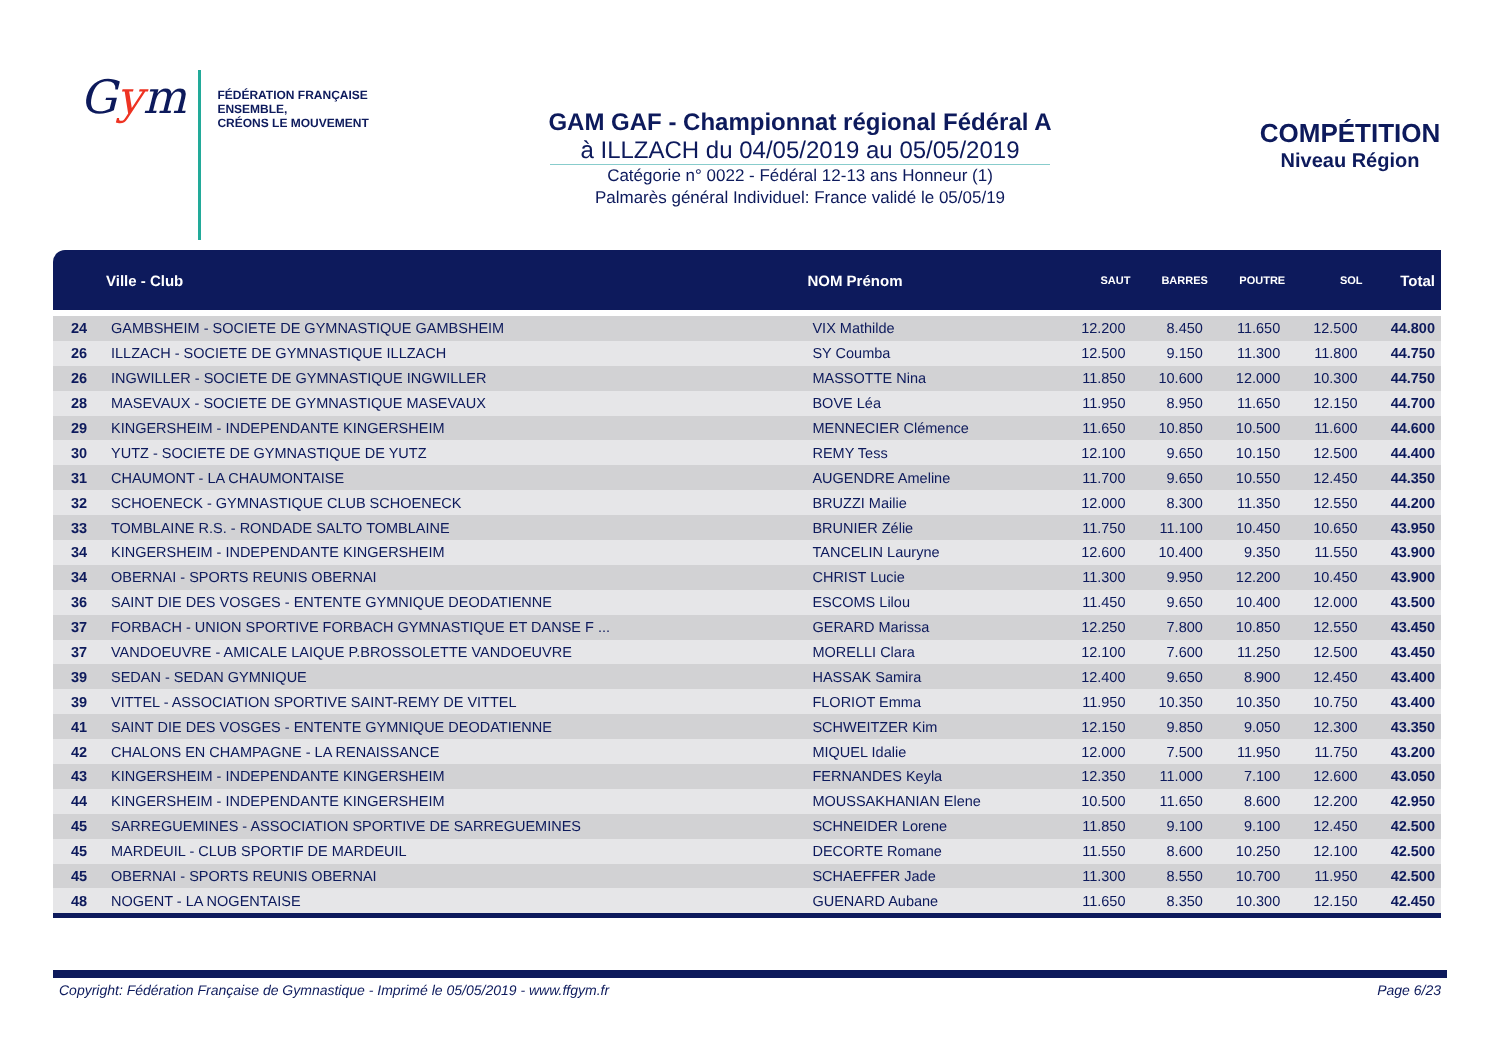Gym
FÉDÉRATION FRANÇAISE
ENSEMBLE,
CRÉONS LE MOUVEMENT
GAM GAF - Championnat régional Fédéral A
à ILLZACH du 04/05/2019 au 05/05/2019
Catégorie n° 0022 - Fédéral 12-13 ans Honneur (1)
Palmarès général Individuel: France validé le 05/05/19
COMPÉTITION
Niveau Région
| | Ville - Club | NOM Prénom | SAUT | BARRES | POUTRE | SOL | Total |
| --- | --- | --- | --- | --- | --- | --- | --- |
| 24 | GAMBSHEIM - SOCIETE DE GYMNASTIQUE GAMBSHEIM | VIX Mathilde | 12.200 | 8.450 | 11.650 | 12.500 | 44.800 |
| 26 | ILLZACH - SOCIETE DE GYMNASTIQUE ILLZACH | SY Coumba | 12.500 | 9.150 | 11.300 | 11.800 | 44.750 |
| 26 | INGWILLER - SOCIETE DE GYMNASTIQUE INGWILLER | MASSOTTE Nina | 11.850 | 10.600 | 12.000 | 10.300 | 44.750 |
| 28 | MASEVAUX - SOCIETE DE GYMNASTIQUE MASEVAUX | BOVE Léa | 11.950 | 8.950 | 11.650 | 12.150 | 44.700 |
| 29 | KINGERSHEIM - INDEPENDANTE KINGERSHEIM | MENNECIER Clémence | 11.650 | 10.850 | 10.500 | 11.600 | 44.600 |
| 30 | YUTZ - SOCIETE DE GYMNASTIQUE DE YUTZ | REMY Tess | 12.100 | 9.650 | 10.150 | 12.500 | 44.400 |
| 31 | CHAUMONT - LA CHAUMONTAISE | AUGENDRE Ameline | 11.700 | 9.650 | 10.550 | 12.450 | 44.350 |
| 32 | SCHOENECK - GYMNASTIQUE CLUB SCHOENECK | BRUZZI Mailie | 12.000 | 8.300 | 11.350 | 12.550 | 44.200 |
| 33 | TOMBLAINE R.S. - RONDADE SALTO TOMBLAINE | BRUNIER Zélie | 11.750 | 11.100 | 10.450 | 10.650 | 43.950 |
| 34 | KINGERSHEIM - INDEPENDANTE KINGERSHEIM | TANCELIN Lauryne | 12.600 | 10.400 | 9.350 | 11.550 | 43.900 |
| 34 | OBERNAI - SPORTS REUNIS OBERNAI | CHRIST Lucie | 11.300 | 9.950 | 12.200 | 10.450 | 43.900 |
| 36 | SAINT DIE DES VOSGES - ENTENTE GYMNIQUE DEODATIENNE | ESCOMS Lilou | 11.450 | 9.650 | 10.400 | 12.000 | 43.500 |
| 37 | FORBACH - UNION SPORTIVE FORBACH GYMNASTIQUE ET DANSE F ... | GERARD Marissa | 12.250 | 7.800 | 10.850 | 12.550 | 43.450 |
| 37 | VANDOEUVRE - AMICALE LAIQUE P.BROSSOLETTE VANDOEUVRE | MORELLI Clara | 12.100 | 7.600 | 11.250 | 12.500 | 43.450 |
| 39 | SEDAN - SEDAN GYMNIQUE | HASSAK Samira | 12.400 | 9.650 | 8.900 | 12.450 | 43.400 |
| 39 | VITTEL - ASSOCIATION SPORTIVE SAINT-REMY DE VITTEL | FLORIOT Emma | 11.950 | 10.350 | 10.350 | 10.750 | 43.400 |
| 41 | SAINT DIE DES VOSGES - ENTENTE GYMNIQUE DEODATIENNE | SCHWEITZER Kim | 12.150 | 9.850 | 9.050 | 12.300 | 43.350 |
| 42 | CHALONS EN CHAMPAGNE - LA RENAISSANCE | MIQUEL Idalie | 12.000 | 7.500 | 11.950 | 11.750 | 43.200 |
| 43 | KINGERSHEIM - INDEPENDANTE KINGERSHEIM | FERNANDES Keyla | 12.350 | 11.000 | 7.100 | 12.600 | 43.050 |
| 44 | KINGERSHEIM - INDEPENDANTE KINGERSHEIM | MOUSSAKHANIAN Elene | 10.500 | 11.650 | 8.600 | 12.200 | 42.950 |
| 45 | SARREGUEMINES - ASSOCIATION SPORTIVE DE SARREGUEMINES | SCHNEIDER Lorene | 11.850 | 9.100 | 9.100 | 12.450 | 42.500 |
| 45 | MARDEUIL - CLUB SPORTIF DE MARDEUIL | DECORTE Romane | 11.550 | 8.600 | 10.250 | 12.100 | 42.500 |
| 45 | OBERNAI - SPORTS REUNIS OBERNAI | SCHAEFFER Jade | 11.300 | 8.550 | 10.700 | 11.950 | 42.500 |
| 48 | NOGENT - LA NOGENTAISE | GUENARD Aubane | 11.650 | 8.350 | 10.300 | 12.150 | 42.450 |
Copyright: Fédération Française de Gymnastique - Imprimé le 05/05/2019 - www.ffgym.fr Page 6/23